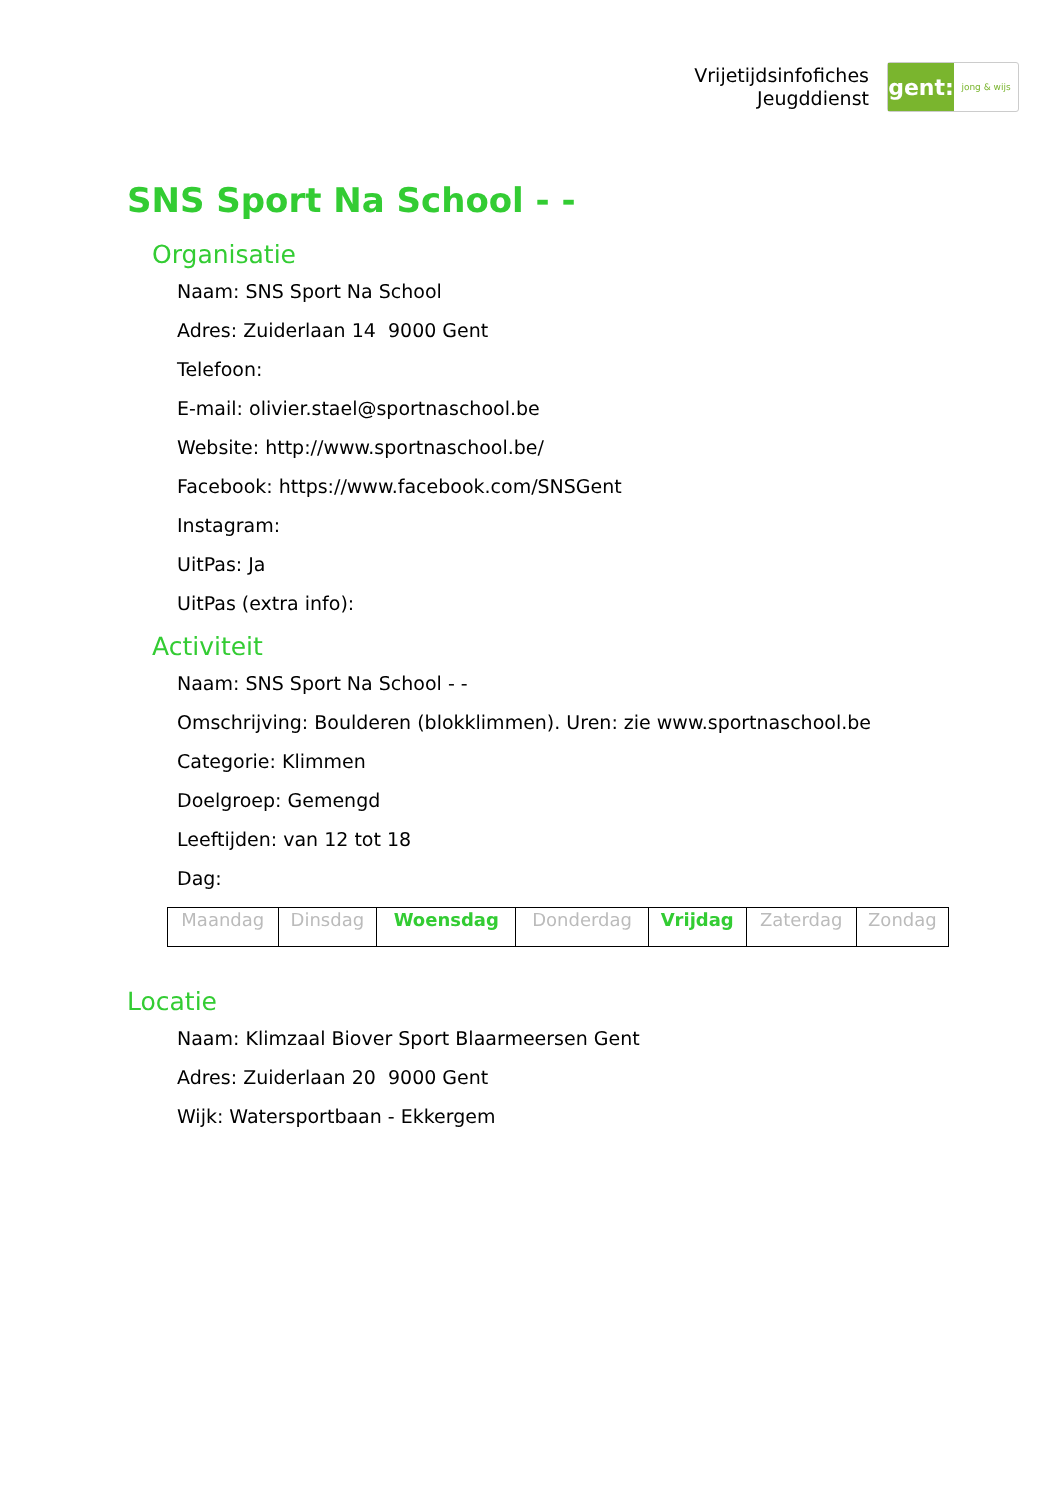Vrijetijdsinfofiches
Jeugddienst
gent:
jong & wijs
SNS Sport Na School - -
Organisatie
Naam: SNS Sport Na School
Adres: Zuiderlaan 14 9000 Gent
Telefoon:
E-mail: olivier.stael@sportnaschool.be
Website: http://www.sportnaschool.be/
Facebook: https://www.facebook.com/SNSGent
Instagram:
UitPas: Ja
UitPas (extra info):
Activiteit
Naam: SNS Sport Na School - -
Omschrijving: Boulderen (blokklimmen). Uren: zie www.sportnaschool.be
Categorie: Klimmen
Doelgroep: Gemengd
Leeftijden: van 12 tot 18
Dag:
| Maandag | Dinsdag | Woensdag | Donderdag | Vrijdag | Zaterdag | Zondag |
Locatie
Naam: Klimzaal Biover Sport Blaarmeersen Gent
Adres: Zuiderlaan 20 9000 Gent
Wijk: Watersportbaan - Ekkergem